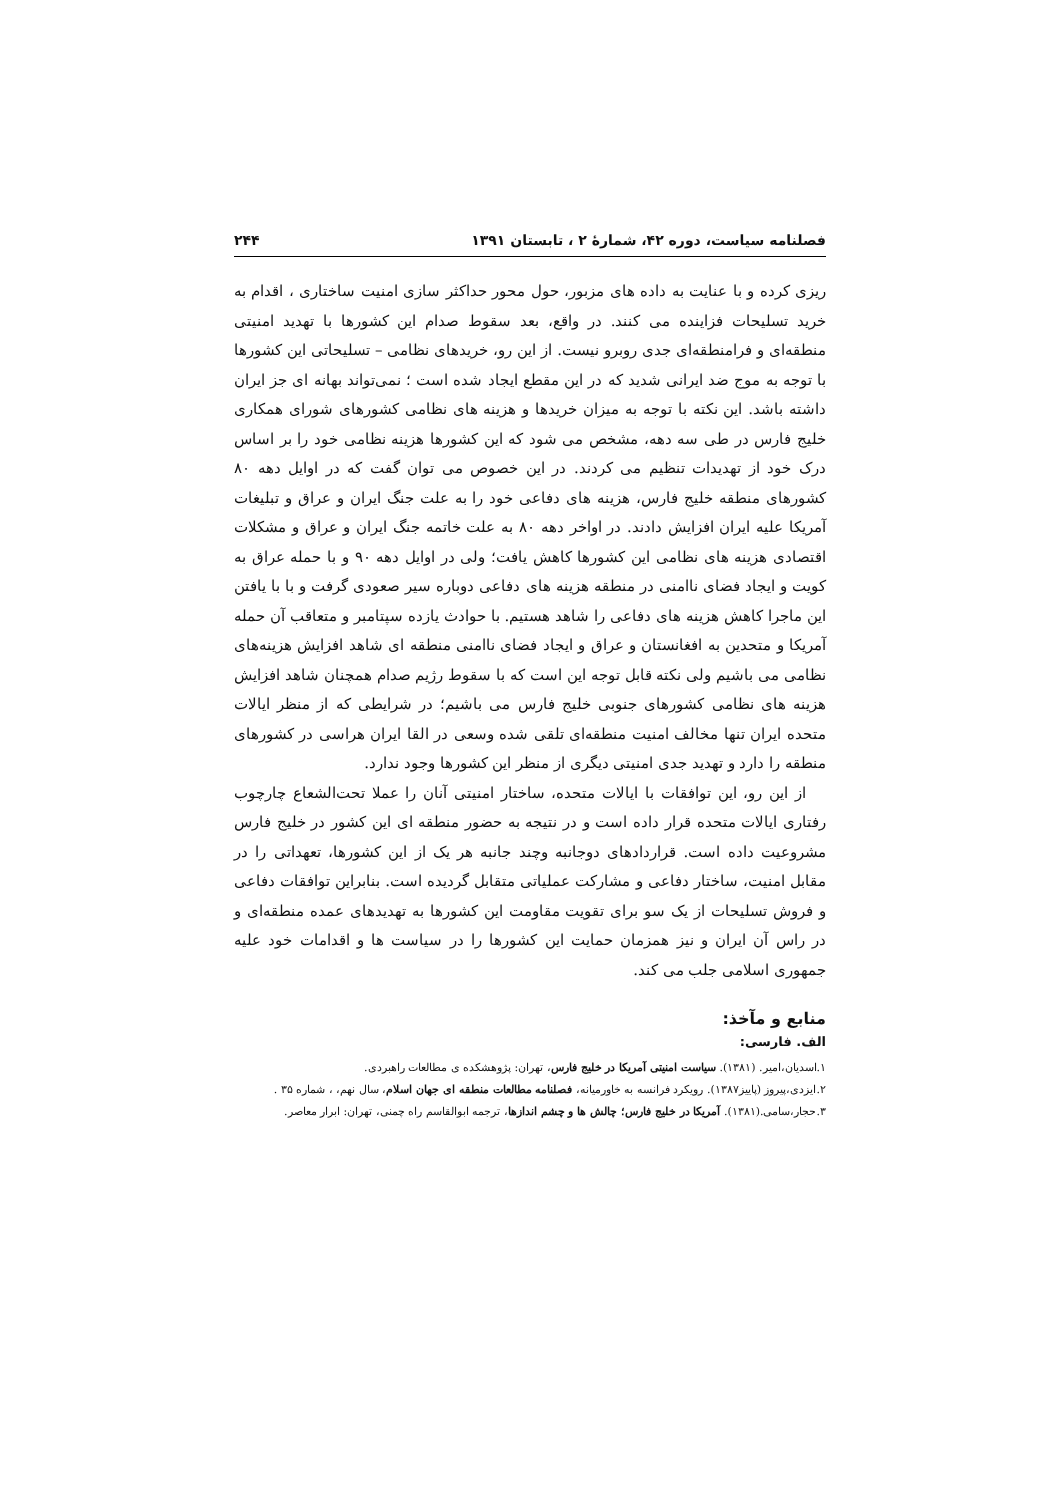فصلنامه سیاست، دوره ۴۲، شمارهٔ ۲ ، تابستان ۱۳۹۱ ۲۴۴
ریزی کرده و با عنایت به داده های مزبور، حول محور حداکثر سازی امنیت ساختاری ، اقدام به خرید تسلیحات فزاینده می کنند. در واقع، بعد سقوط صدام این کشورها با تهدید امنیتی منطقه‌ای و فرامنطقه‌ای جدی روبرو نیست. از این رو، خریدهای نظامی – تسلیحاتی این کشورها با توجه به موج ضد ایرانی شدید که در این مقطع ایجاد شده است ؛ نمی‌تواند بهانه ای جز ایران داشته باشد. این نکته با توجه به میزان خریدها و هزینه های نظامی کشورهای شورای همکاری خلیج فارس در طی سه دهه، مشخص می شود که این کشورها هزینه نظامی خود را بر اساس درک خود از تهدیدات تنظیم می کردند. در این خصوص می توان گفت که در اوایل دهه ۸۰ کشورهای منطقه خلیج فارس، هزینه های دفاعی خود را به علت جنگ ایران و عراق و تبلیغات آمریکا علیه ایران افزایش دادند. در اواخر دهه ۸۰ به علت خاتمه جنگ ایران و عراق و مشکلات اقتصادی هزینه های نظامی این کشورها کاهش یافت؛ ولی در اوایل دهه ۹۰ و با حمله عراق به کویت و ایجاد فضای ناامنی در منطقه هزینه های دفاعی دوباره سیر صعودی گرفت و با با یافتن این ماجرا کاهش هزینه های دفاعی را شاهد هستیم. با حوادث یازده سپتامبر و متعاقب آن حمله آمریکا و متحدین به افغانستان و عراق و ایجاد فضای ناامنی منطقه ای شاهد افزایش هزینه‌های نظامی می باشیم ولی نکته قابل توجه این است که با سقوط رژیم صدام همچنان شاهد افزایش هزینه های نظامی کشورهای جنوبی خلیج فارس می باشیم؛ در شرایطی که از منظر ایالات متحده ایران تنها مخالف امنیت منطقه‌ای تلقی شده وسعی در القا ایران هراسی در کشورهای منطقه را دارد و تهدید جدی امنیتی دیگری از منظر این کشورها وجود ندارد.
از این رو، این توافقات با ایالات متحده، ساختار امنیتی آنان را عملا تحت‌الشعاع چارچوب رفتاری ایالات متحده قرار داده است و در نتیجه به حضور منطقه ای این کشور در خلیج فارس مشروعیت داده است. قراردادهای دوجانبه وچند جانبه هر یک از این کشورها، تعهداتی را در مقابل امنیت، ساختار دفاعی و مشارکت عملیاتی متقابل گردیده است. بنابراین توافقات دفاعی و فروش تسلیحات از یک سو برای تقویت مقاومت این کشورها به تهدیدهای عمده منطقه‌ای و در راس آن ایران و نیز همزمان حمایت این کشورها را در سیاست ها و اقدامات خود علیه جمهوری اسلامی جلب می کند.
منابع و مآخذ:
الف. فارسی:
۱.اسدیان،امیر. (۱۳۸۱). سیاست امنیتی آمریکا در خلیج فارس، تهران: پژوهشکده ی مطالعات راهبردی.
۲.ایزدی،پیروز (پاییز۱۳۸۷). رویکرد فرانسه به خاورمیانه، فصلنامه مطالعات منطقه ای جهان اسلام، سال نهم، ، شماره ۳۵ .
۳.حجار،سامی.(۱۳۸۱). آمریکا در خلیج فارس؛ چالش ها و چشم اندازها، ترجمه ابوالقاسم راه چمنی، تهران: ابرار معاصر.